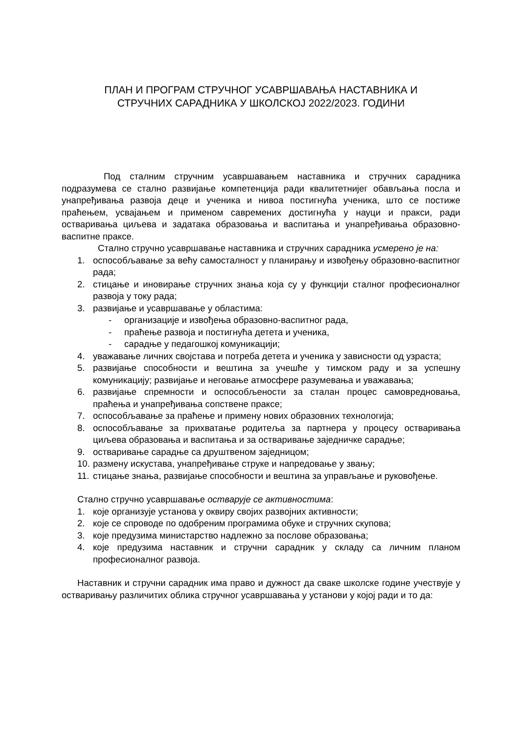ПЛАН И ПРОГРАМ СТРУЧНОГ УСАВРШАВАЊА НАСТАВНИКА И
СТРУЧНИХ САРАДНИКА У ШКОЛСКОЈ 2022/2023. ГОДИНИ
Под сталним стручним усавршавањем наставника и стручних сарадника подразумева се стално развијање компетенција ради квалитетнијег обављања посла и унапређивања развоја деце и ученика и нивоа постигнућа ученика, што се постиже праћењем, усвајањем и применом савремених достигнућа у науци и пракси, ради остваривања циљева и задатака образовања и васпитања и унапређивања образовно-васпитне праксе.
Стално стручно усавршавање наставника и стручних сарадника усмерено је на:
1. оспособљавање за већу самосталност у планирању и извођењу образовно-васпитног рада;
2. стицање и иновирање стручних знања која су у функцији сталног професионалног развоја у току рада;
3. развијање и усавршавање у областима:
- организације и извођења образовно-васпитног рада,
- праћење развоја и постигнућа детета и ученика,
- сарадње у педагошкој комуникацији;
4. уважавање личних својстава и потреба детета и ученика у зависности од узраста;
5. развијање способности и вештина за учешће у тимском раду и за успешну комуникацију; развијање и неговање атмосфере разумевања и уважавања;
6. развијање спремности и оспособљености за сталан процес самовредновања, праћења и унапређивања сопствене праксе;
7. оспособљавање за праћење и примену нових образовних технологија;
8. оспособљавање за прихватање родитеља за партнера у процесу остваривања циљева образовања и васпитања и за остваривање заједничке сарадње;
9. остваривање сарадње са друштвеном заједницом;
10. размену искустава, унапређивање струке и напредовање у звању;
11. стицање знања, развијање способности и вештина за управљање и руковођење.
Стално стручно усавршавање остварује се активностима:
1. које организује установа у оквиру својих развојних активности;
2. које се спроводе по одобреним програмима обуке и стручних скупова;
3. које предузима министарство надлежно за послове образовања;
4. које предузима наставник и стручни сарадник у складу са личним планом професионалног развоја.
Наставник и стручни сарадник има право и дужност да сваке школске године учествује у остваривању различитих облика стручног усавршавања у установи у којој ради и то да: